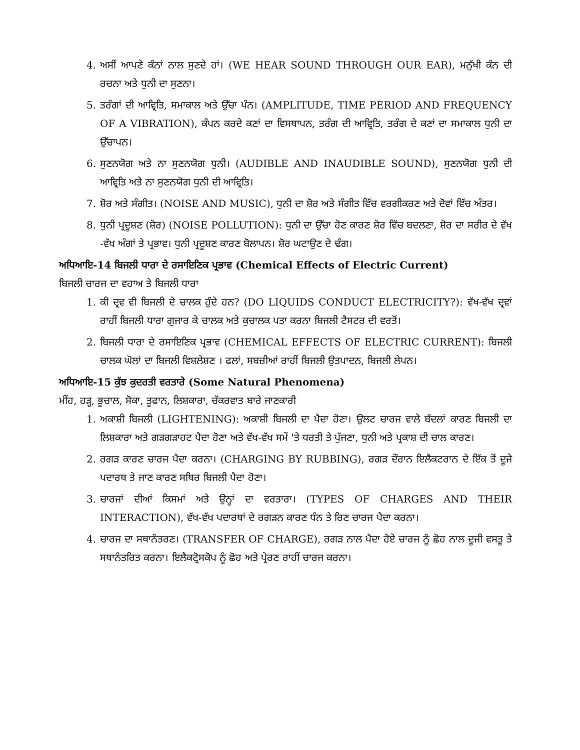4. ਅਸੀਂ ਆਪਣੇ ਕੰਨਾਂ ਨਾਲ ਸੁਣਦੇ ਹਾਂ। (WE HEAR SOUND THROUGH OUR EAR), ਮਨੁੱਖੀ ਕੰਨ ਦੀ ਰਚਨਾ ਅਤੇ ਧੁਨੀ ਦਾ ਸੁਣਨਾ।
5. ਤਰੰਗਾਂ ਦੀ ਆਵ੍ਰਿਤਿ, ਸਮਾਕਾਲ ਅਤੇ ਉੱਚਾ ਪੰਨ। (AMPLITUDE, TIME PERIOD AND FREQUENCY OF A VIBRATION), ਕੰਪਨ ਕਰਦੇ ਕਣਾਂ ਦਾ ਵਿਸਥਾਪਨ, ਤਰੰਗ ਦੀ ਆਵ੍ਰਿਤਿ, ਤਰੰਗ ਦੇ ਕਣਾਂ ਦਾ ਸਮਾਕਾਲ ਧੁਨੀ ਦਾ ਉੱਚਾਪਨ।
6. ਸੁਣਨਯੋਗ ਅਤੇ ਨਾ ਸੁਣਨਯੋਗ ਧੁਨੀ। (AUDIBLE AND INAUDIBLE SOUND), ਸੁਣਨਯੋਗ ਧੁਨੀ ਦੀ ਆਵ੍ਰਿਤਿ ਅਤੇ ਨਾ ਸੁਣਨਯੋਗ ਧੁਨੀ ਦੀ ਆਵ੍ਰਿਤਿ।
7. ਸ਼ੋਰ ਅਤੇ ਸੰਗੀਤ। (NOISE AND MUSIC), ਧੁਨੀ ਦਾ ਸ਼ੋਰ ਅਤੇ ਸੰਗੀਤ ਵਿੱਚ ਵਰਗੀਕਰਣ ਅਤੇ ਦੋਵਾਂ ਵਿੱਚ ਅੰਤਰ।
8. ਧੁਨੀ ਪ੍ਰਦੂਸ਼ਣ (ਸ਼ੋਰ) (NOISE POLLUTION): ਧੁਨੀ ਦਾ ਉੱਚਾ ਹੋਣ ਕਾਰਣ ਸ਼ੋਰ ਵਿੱਚ ਬਦਲਣਾ, ਸ਼ੋਰ ਦਾ ਸਰੀਰ ਦੇ ਵੱਖ -ਵੱਖ ਅੰਗਾਂ ਤੇ ਪ੍ਰਭਾਵ। ਧੁਨੀ ਪ੍ਰਦੂਸ਼ਣ ਕਾਰਣ ਬੋਲਾਪਨ। ਸ਼ੋਰ ਘਟਾਉਣ ਦੇ ਢੰਗ।
ਅਧਿਆਇ-14 ਬਿਜਲੀ ਧਾਰਾ ਦੇ ਰਸਾਇਣਿਕ ਪ੍ਰਭਾਵ (Chemical Effects of Electric Current)
ਬਿਜਲੀ ਚਾਰਜ ਦਾ ਵਹਾਅ ਤੇ ਬਿਜਲੀ ਧਾਰਾ
1. ਕੀ ਦ੍ਰਵ ਵੀ ਬਿਜਲੀ ਦੇ ਚਾਲਕ ਹੁੰਦੇ ਹਨ? (DO LIQUIDS CONDUCT ELECTRICITY?): ਵੱਖ-ਵੱਖ ਦ੍ਰਵਾਂ ਰਾਹੀਂ ਬਿਜਲੀ ਧਾਰਾ ਗੁਜਾਰ ਕੇ ਚਾਲਕ ਅਤੇ ਕੁਚਾਲਕ ਪਤਾ ਕਰਨਾ ਬਿਜਲੀ ਟੈਸਟਰ ਦੀ ਵਰਤੋਂ।
2. ਬਿਜਲੀ ਧਾਰਾ ਦੇ ਰਸਾਇਣਿਕ ਪ੍ਰਭਾਵ (CHEMICAL EFFECTS OF ELECTRIC CURRENT): ਬਿਜਲੀ ਚਾਲਕ ਘੋਲਾਂ ਦਾ ਬਿਜਲੀ ਵਿਸ਼ਲੇਸ਼ਣ । ਫਲਾਂ, ਸਬਜ਼ੀਆਂ ਰਾਹੀਂ ਬਿਜਲੀ ਉਤਪਾਦਨ, ਬਿਜਲੀ ਲੇਪਨ।
ਅਧਿਆਇ-15 ਕੁੱਝ ਕੁਦਰਤੀ ਵਰਤਾਰੇ (Some Natural Phenomena)
ਮੀਂਹ, ਹੜ੍ਹ, ਭੂਚਾਲ, ਸੋਕਾ, ਤੂਫਾਨ, ਲਿਸ਼ਕਾਰਾ, ਚੱਕਰਵਾਤ ਬਾਰੇ ਜਾਣਕਾਰੀ
1. ਅਕਾਸ਼ੀ ਬਿਜਲੀ (LIGHTENING): ਅਕਾਸ਼ੀ ਬਿਜਲੀ ਦਾ ਪੈਦਾ ਹੋਣਾ। ਉਲਟ ਚਾਰਜ ਵਾਲੇ ਬੱਦਲਾਂ ਕਾਰਣ ਬਿਜਲੀ ਦਾ ਲਿਸ਼ਕਾਰਾ ਅਤੇ ਗੜਗੜਾਹਟ ਪੈਦਾ ਹੋਣਾ ਅਤੇ ਵੱਖ-ਵੱਖ ਸਮੇਂ 'ਤੇ ਧਰਤੀ ਤੇ ਪੁੱਜਣਾ, ਧੁਨੀ ਅਤੇ ਪ੍ਰਕਾਸ਼ ਦੀ ਚਾਲ ਕਾਰਣ।
2. ਰਗੜ ਕਾਰਣ ਚਾਰਜ ਪੈਦਾ ਕਰਨਾ। (CHARGING BY RUBBING), ਰਗੜ ਦੌਰਾਨ ਇਲੈਕਟਰਾਨ ਦੇ ਇੱਕ ਤੋਂ ਦੂਜੇ ਪਦਾਰਥ ਤੇ ਜਾਣ ਕਾਰਣ ਸਥਿਰ ਬਿਜਲੀ ਪੈਦਾ ਹੋਣਾ।
3. ਚਾਰਜਾਂ ਦੀਆਂ ਕਿਸਮਾਂ ਅਤੇ ਉਨ੍ਹਾਂ ਦਾ ਵਰਤਾਰਾ। (TYPES OF CHARGES AND THEIR INTERACTION), ਵੱਖ-ਵੱਖ ਪਦਾਰਥਾਂ ਦੇ ਰਗੜਨ ਕਾਰਣ ਧੰਨ ਤੇ ਰਿਣ ਚਾਰਜ ਪੈਦਾ ਕਰਨਾ।
4. ਚਾਰਜ ਦਾ ਸਥਾਨੰਤਰਣ। (TRANSFER OF CHARGE), ਰਗੜ ਨਾਲ ਪੈਦਾ ਹੋਏ ਚਾਰਜ ਨੂੰ ਛੋਹ ਨਾਲ ਦੂਜੀ ਵਸਤੂ ਤੇ ਸਥਾਨੰਤਰਿਤ ਕਰਨਾ। ਇਲੈਕਟ੍ਰੋਸਕੋਪ ਨੂੰ ਛੋਹ ਅਤੇ ਪ੍ਰੇਰਣ ਰਾਹੀਂ ਚਾਰਜ ਕਰਨਾ।